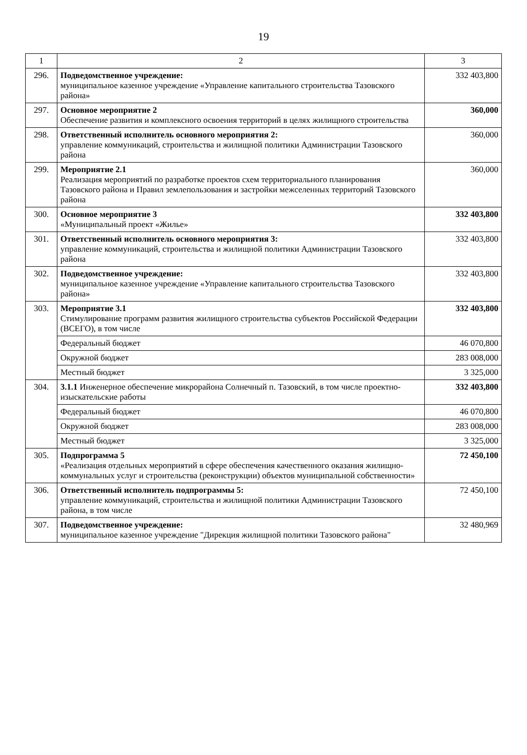19
| 1 | 2 | 3 |
| --- | --- | --- |
| 296. | Подведомственное учреждение: муниципальное казенное учреждение «Управление капитального строительства Тазовского района» | 332 403,800 |
| 297. | Основное мероприятие 2 Обеспечение развития и комплексного освоения территорий в целях жилищного строительства | 360,000 |
| 298. | Ответственный исполнитель основного мероприятия 2: управление коммуникаций, строительства и жилищной политики Администрации Тазовского района | 360,000 |
| 299. | Мероприятие 2.1 Реализация мероприятий по разработке проектов схем территориального планирования Тазовского района и Правил землепользования и застройки межселенных территорий Тазовского района | 360,000 |
| 300. | Основное мероприятие 3 «Муниципальный проект «Жилье» | 332 403,800 |
| 301. | Ответственный исполнитель основного мероприятия 3: управление коммуникаций, строительства и жилищной политики Администрации Тазовского района | 332 403,800 |
| 302. | Подведомственное учреждение: муниципальное казенное учреждение «Управление капитального строительства Тазовского района» | 332 403,800 |
| 303. | Мероприятие 3.1 Стимулирование программ развития жилищного строительства субъектов Российской Федерации (ВСЕГО), в том числе | 332 403,800 |
| | Федеральный бюджет | 46 070,800 |
| | Окружной бюджет | 283 008,000 |
| | Местный бюджет | 3 325,000 |
| 304. | 3.1.1 Инженерное обеспечение микрорайона Солнечный п. Тазовский, в том числе проектно-изыскательские работы | 332 403,800 |
| | Федеральный бюджет | 46 070,800 |
| | Окружной бюджет | 283 008,000 |
| | Местный бюджет | 3 325,000 |
| 305. | Подпрограмма 5 «Реализация отдельных мероприятий в сфере обеспечения качественного оказания жилищно-коммунальных услуг и строительства (реконструкции) объектов муниципальной собственности» | 72 450,100 |
| 306. | Ответственный исполнитель подпрограммы 5: управление коммуникаций, строительства и жилищной политики Администрации Тазовского района, в том числе | 72 450,100 |
| 307. | Подведомственное учреждение: муниципальное казенное учреждение "Дирекция жилищной политики Тазовского района" | 32 480,969 |